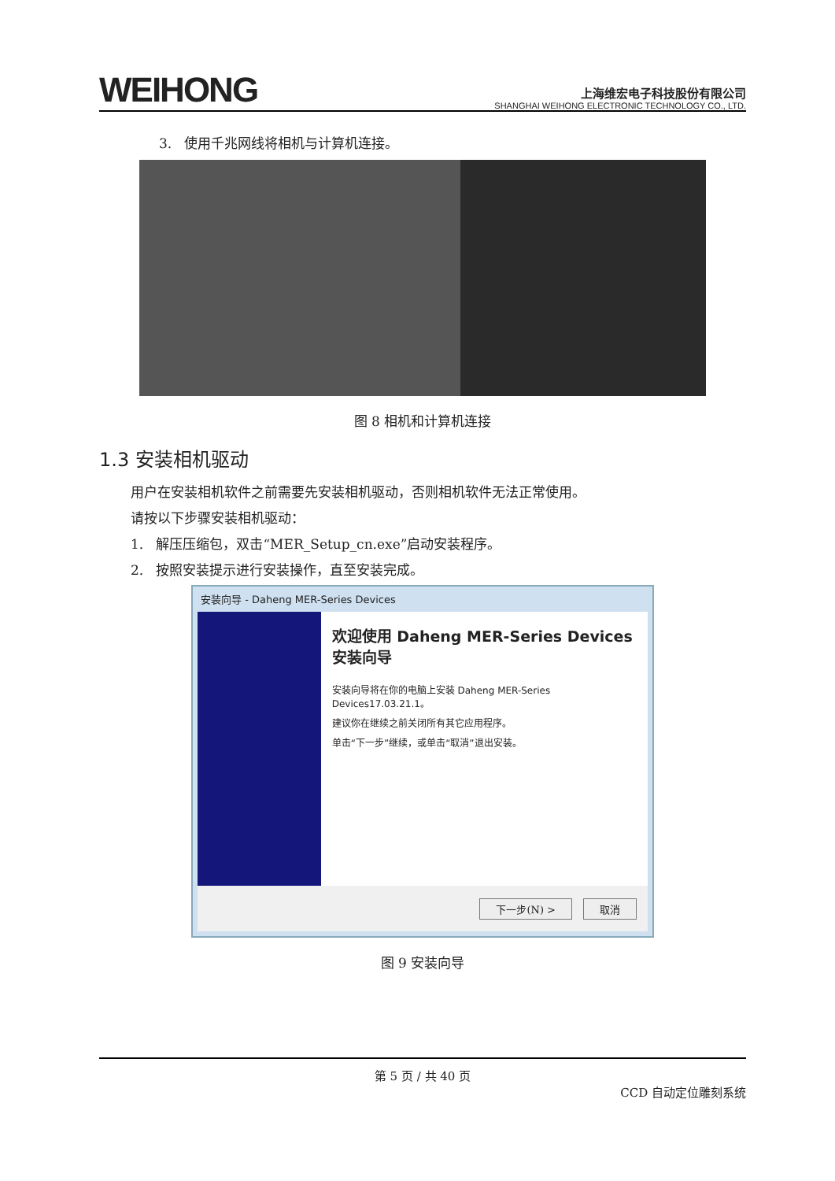WEIHONG
上海维宏电子科技股份有限公司
SHANGHAI WEIHONG ELECTRONIC TECHNOLOGY CO., LTD.
3. 使用千兆网线将相机与计算机连接。
图 8 相机和计算机连接
1.3 安装相机驱动
用户在安装相机软件之前需要先安装相机驱动，否则相机软件无法正常使用。
请按以下步骤安装相机驱动：
1. 解压压缩包，双击“MER_Setup_cn.exe”启动安装程序。
2. 按照安装提示进行安装操作，直至安装完成。
安装向导 - Daheng MER-Series Devices
欢迎使用 Daheng MER-Series Devices 安装向导
安装向导将在你的电脑上安装 Daheng MER-Series Devices17.03.21.1。
建议你在继续之前关闭所有其它应用程序。
单击“下一步”继续，或单击“取消”退出安装。
下一步(N) > 取消
图 9 安装向导
第 5 页 / 共 40 页
CCD 自动定位雕刻系统